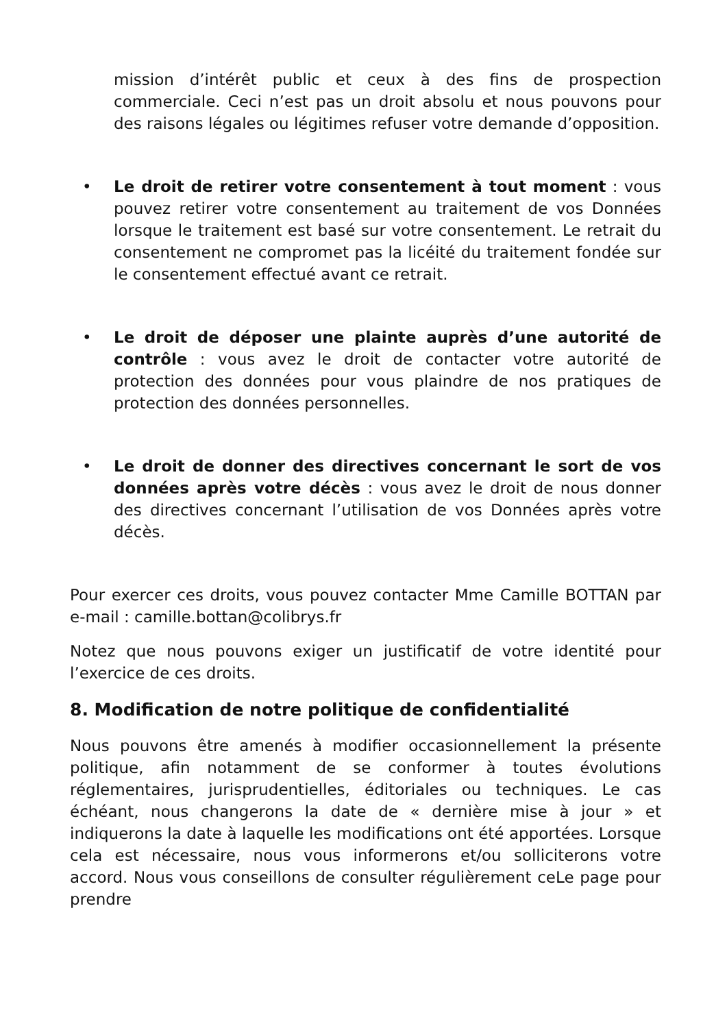mission d’intérêt public et ceux à des fins de prospection commerciale. Ceci n’est pas un droit absolu et nous pouvons pour des raisons légales ou légitimes refuser votre demande d’opposition.
• Le droit de retirer votre consentement à tout moment : vous pouvez retirer votre consentement au traitement de vos Données lorsque le traitement est basé sur votre consentement. Le retrait du consentement ne compromet pas la licéité du traitement fondée sur le consentement effectué avant ce retrait.
• Le droit de déposer une plainte auprès d’une autorité de contrôle : vous avez le droit de contacter votre autorité de protection des données pour vous plaindre de nos pratiques de protection des données personnelles.
• Le droit de donner des directives concernant le sort de vos données après votre décès : vous avez le droit de nous donner des directives concernant l’utilisation de vos Données après votre décès.
Pour exercer ces droits, vous pouvez contacter Mme Camille BOTTAN par e-mail : camille.bottan@colibrys.fr
Notez que nous pouvons exiger un justificatif de votre identité pour l’exercice de ces droits.
8. Modification de notre politique de confidentialité
Nous pouvons être amenés à modifier occasionnellement la présente politique, afin notamment de se conformer à toutes évolutions réglementaires, jurisprudentielles, éditoriales ou techniques. Le cas échéant, nous changerons la date de « dernière mise à jour » et indiquerons la date à laquelle les modifications ont été apportées. Lorsque cela est nécessaire, nous vous informerons et/ou solliciterons votre accord. Nous vous conseillons de consulter régulièrement ceLe page pour prendre